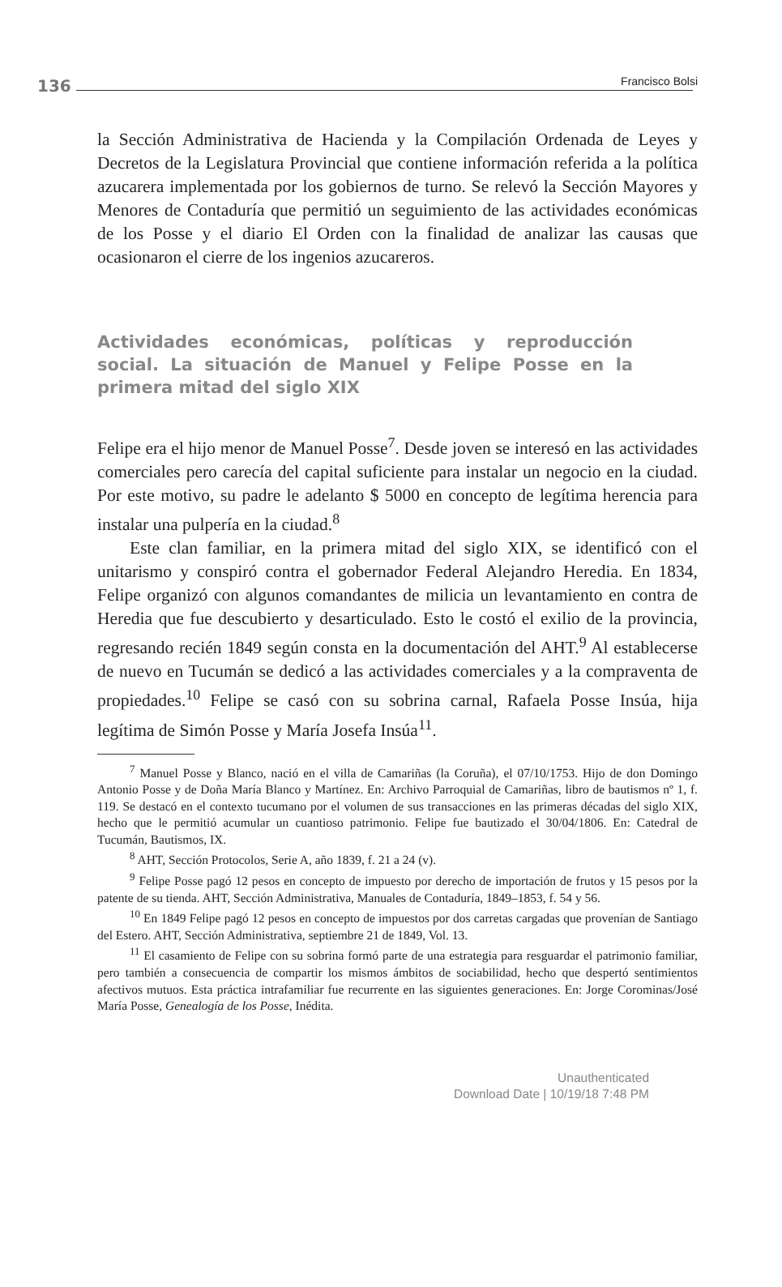136 Francisco Bolsi
la Sección Administrativa de Hacienda y la Compilación Ordenada de Leyes y Decretos de la Legislatura Provincial que contiene información referida a la política azucarera implementada por los gobiernos de turno. Se relevó la Sección Mayores y Menores de Contaduría que permitió un seguimiento de las actividades económicas de los Posse y el diario El Orden con la finalidad de analizar las causas que ocasionaron el cierre de los ingenios azucareros.
Actividades económicas, políticas y reproducción social. La situación de Manuel y Felipe Posse en la primera mitad del siglo XIX
Felipe era el hijo menor de Manuel Posse<sup>7</sup>. Desde joven se interesó en las actividades comerciales pero carecía del capital suficiente para instalar un negocio en la ciudad. Por este motivo, su padre le adelanto $ 5000 en concepto de legítima herencia para instalar una pulpería en la ciudad.<sup>8</sup>
Este clan familiar, en la primera mitad del siglo XIX, se identificó con el unitarismo y conspiró contra el gobernador Federal Alejandro Heredia. En 1834, Felipe organizó con algunos comandantes de milicia un levantamiento en contra de Heredia que fue descubierto y desarticulado. Esto le costó el exilio de la provincia, regresando recién 1849 según consta en la documentación del AHT.<sup>9</sup> Al establecerse de nuevo en Tucumán se dedicó a las actividades comerciales y a la compraventa de propiedades.<sup>10</sup> Felipe se casó con su sobrina carnal, Rafaela Posse Insúa, hija legítima de Simón Posse y María Josefa Insúa<sup>11</sup>.
<sup>7</sup> Manuel Posse y Blanco, nació en el villa de Camariñas (la Coruña), el 07/10/1753. Hijo de don Domingo Antonio Posse y de Doña María Blanco y Martínez. En: Archivo Parroquial de Camariñas, libro de bautismos nº 1, f. 119. Se destacó en el contexto tucumano por el volumen de sus transacciones en las primeras décadas del siglo XIX, hecho que le permitió acumular un cuantioso patrimonio. Felipe fue bautizado el 30/04/1806. En: Catedral de Tucumán, Bautismos, IX.
<sup>8</sup> AHT, Sección Protocolos, Serie A, año 1839, f. 21 a 24 (v).
<sup>9</sup> Felipe Posse pagó 12 pesos en concepto de impuesto por derecho de importación de frutos y 15 pesos por la patente de su tienda. AHT, Sección Administrativa, Manuales de Contaduría, 1849–1853, f. 54 y 56.
<sup>10</sup> En 1849 Felipe pagó 12 pesos en concepto de impuestos por dos carretas cargadas que provenían de Santiago del Estero. AHT, Sección Administrativa, septiembre 21 de 1849, Vol. 13.
<sup>11</sup> El casamiento de Felipe con su sobrina formó parte de una estrategia para resguardar el patrimonio familiar, pero también a consecuencia de compartir los mismos ámbitos de sociabilidad, hecho que despertó sentimientos afectivos mutuos. Esta práctica intrafamiliar fue recurrente en las siguientes generaciones. En: Jorge Corominas/José María Posse, Genealogía de los Posse, Inédita.
Unauthenticated
Download Date | 10/19/18 7:48 PM